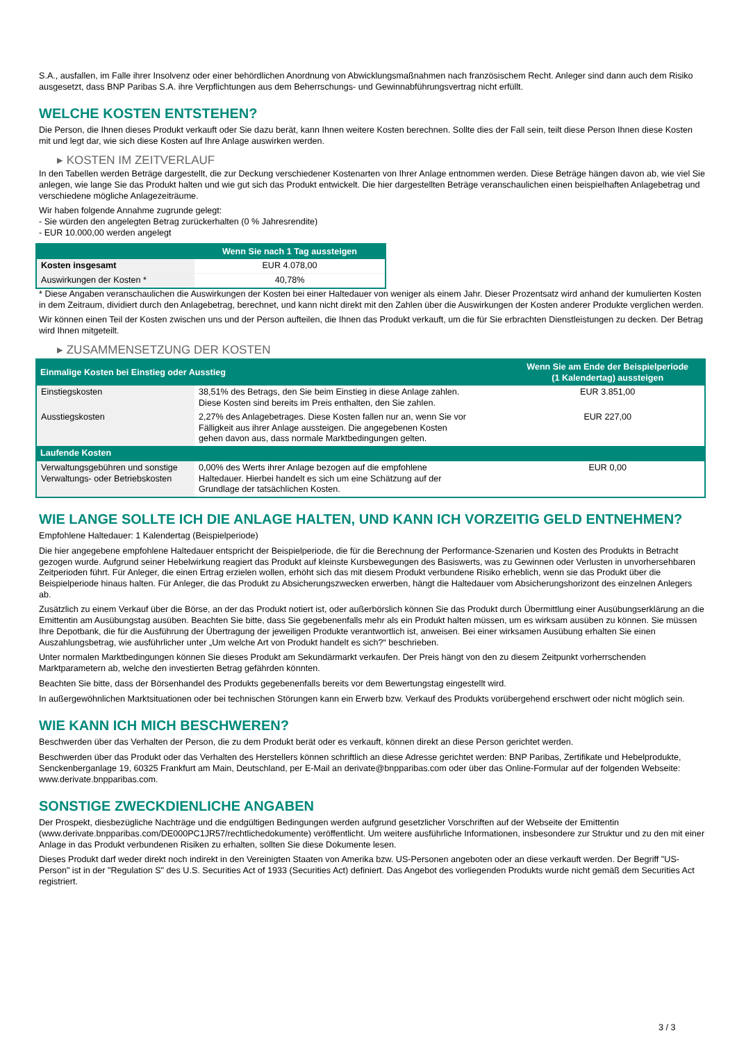S.A., ausfallen, im Falle ihrer Insolvenz oder einer behördlichen Anordnung von Abwicklungsmaßnahmen nach französischem Recht. Anleger sind dann auch dem Risiko ausgesetzt, dass BNP Paribas S.A. ihre Verpflichtungen aus dem Beherrschungs- und Gewinnabführungsvertrag nicht erfüllt.
WELCHE KOSTEN ENTSTEHEN?
Die Person, die Ihnen dieses Produkt verkauft oder Sie dazu berät, kann Ihnen weitere Kosten berechnen. Sollte dies der Fall sein, teilt diese Person Ihnen diese Kosten mit und legt dar, wie sich diese Kosten auf Ihre Anlage auswirken werden.
▸ KOSTEN IM ZEITVERLAUF
In den Tabellen werden Beträge dargestellt, die zur Deckung verschiedener Kostenarten von Ihrer Anlage entnommen werden. Diese Beträge hängen davon ab, wie viel Sie anlegen, wie lange Sie das Produkt halten und wie gut sich das Produkt entwickelt. Die hier dargestellten Beträge veranschaulichen einen beispielhaften Anlagebetrag und verschiedene mögliche Anlagezeiträume.
Wir haben folgende Annahme zugrunde gelegt:
- Sie würden den angelegten Betrag zurückerhalten (0 % Jahresrendite)
- EUR 10.000,00 werden angelegt
| | Wenn Sie nach 1 Tag aussteigen |
| --- | --- |
| Kosten insgesamt | EUR 4.078,00 |
| Auswirkungen der Kosten * | 40,78% |
* Diese Angaben veranschaulichen die Auswirkungen der Kosten bei einer Haltedauer von weniger als einem Jahr. Dieser Prozentsatz wird anhand der kumulierten Kosten in dem Zeitraum, dividiert durch den Anlagebetrag, berechnet, und kann nicht direkt mit den Zahlen über die Auswirkungen der Kosten anderer Produkte verglichen werden.
Wir können einen Teil der Kosten zwischen uns und der Person aufteilen, die Ihnen das Produkt verkauft, um die für Sie erbrachten Dienstleistungen zu decken. Der Betrag wird Ihnen mitgeteilt.
▸ ZUSAMMENSETZUNG DER KOSTEN
| Einmalige Kosten bei Einstieg oder Ausstieg | | Wenn Sie am Ende der Beispielperiode (1 Kalendertag) aussteigen |
| --- | --- | --- |
| Einstiegskosten | 38,51% des Betrags, den Sie beim Einstieg in diese Anlage zahlen. Diese Kosten sind bereits im Preis enthalten, den Sie zahlen. | EUR 3.851,00 |
| Ausstiegskosten | 2,27% des Anlagebetrages. Diese Kosten fallen nur an, wenn Sie vor Fälligkeit aus ihrer Anlage aussteigen. Die angegebenen Kosten gehen davon aus, dass normale Marktbedingungen gelten. | EUR 227,00 |
| Laufende Kosten | | |
| Verwaltungsgebühren und sonstige Verwaltungs- oder Betriebskosten | 0,00% des Werts ihrer Anlage bezogen auf die empfohlene Haltedauer. Hierbei handelt es sich um eine Schätzung auf der Grundlage der tatsächlichen Kosten. | EUR 0,00 |
WIE LANGE SOLLTE ICH DIE ANLAGE HALTEN, UND KANN ICH VORZEITIG GELD ENTNEHMEN?
Empfohlene Haltedauer: 1 Kalendertag (Beispielperiode)
Die hier angegebene empfohlene Haltedauer entspricht der Beispielperiode, die für die Berechnung der Performance-Szenarien und Kosten des Produkts in Betracht gezogen wurde. Aufgrund seiner Hebelwirkung reagiert das Produkt auf kleinste Kursbewegungen des Basiswerts, was zu Gewinnen oder Verlusten in unvorhersehbaren Zeitperioden führt. Für Anleger, die einen Ertrag erzielen wollen, erhöht sich das mit diesem Produkt verbundene Risiko erheblich, wenn sie das Produkt über die Beispielperiode hinaus halten. Für Anleger, die das Produkt zu Absicherungszwecken erwerben, hängt die Haltedauer vom Absicherungshorizont des einzelnen Anlegers ab.
Zusätzlich zu einem Verkauf über die Börse, an der das Produkt notiert ist, oder außerbörslich können Sie das Produkt durch Übermittlung einer Ausübungserklärung an die Emittentin am Ausübungstag ausüben. Beachten Sie bitte, dass Sie gegebenenfalls mehr als ein Produkt halten müssen, um es wirksam ausüben zu können. Sie müssen Ihre Depotbank, die für die Ausführung der Übertragung der jeweiligen Produkte verantwortlich ist, anweisen. Bei einer wirksamen Ausübung erhalten Sie einen Auszahlungsbetrag, wie ausführlicher unter „Um welche Art von Produkt handelt es sich?“ beschrieben.
Unter normalen Marktbedingungen können Sie dieses Produkt am Sekundärmarkt verkaufen. Der Preis hängt von den zu diesem Zeitpunkt vorherrschenden Marktparametern ab, welche den investierten Betrag gefährden könnten.
Beachten Sie bitte, dass der Börsenhandel des Produkts gegebenenfalls bereits vor dem Bewertungstag eingestellt wird.
In außergewöhnlichen Marktsituationen oder bei technischen Störungen kann ein Erwerb bzw. Verkauf des Produkts vorübergehend erschwert oder nicht möglich sein.
WIE KANN ICH MICH BESCHWEREN?
Beschwerden über das Verhalten der Person, die zu dem Produkt berät oder es verkauft, können direkt an diese Person gerichtet werden.
Beschwerden über das Produkt oder das Verhalten des Herstellers können schriftlich an diese Adresse gerichtet werden: BNP Paribas, Zertifikate und Hebelprodukte, Senckenberganlage 19, 60325 Frankfurt am Main, Deutschland, per E-Mail an derivate@bnpparibas.com oder über das Online-Formular auf der folgenden Webseite: www.derivate.bnpparibas.com.
SONSTIGE ZWECKDIENLICHE ANGABEN
Der Prospekt, diesbezügliche Nachträge und die endgültigen Bedingungen werden aufgrund gesetzlicher Vorschriften auf der Webseite der Emittentin (www.derivate.bnpparibas.com/DE000PC1JR57/rechtlichedokumente) veröffentlicht. Um weitere ausführliche Informationen, insbesondere zur Struktur und zu den mit einer Anlage in das Produkt verbundenen Risiken zu erhalten, sollten Sie diese Dokumente lesen.
Dieses Produkt darf weder direkt noch indirekt in den Vereinigten Staaten von Amerika bzw. US-Personen angeboten oder an diese verkauft werden. Der Begriff "US-Person" ist in der "Regulation S" des U.S. Securities Act of 1933 (Securities Act) definiert. Das Angebot des vorliegenden Produkts wurde nicht gemäß dem Securities Act registriert.
3 / 3